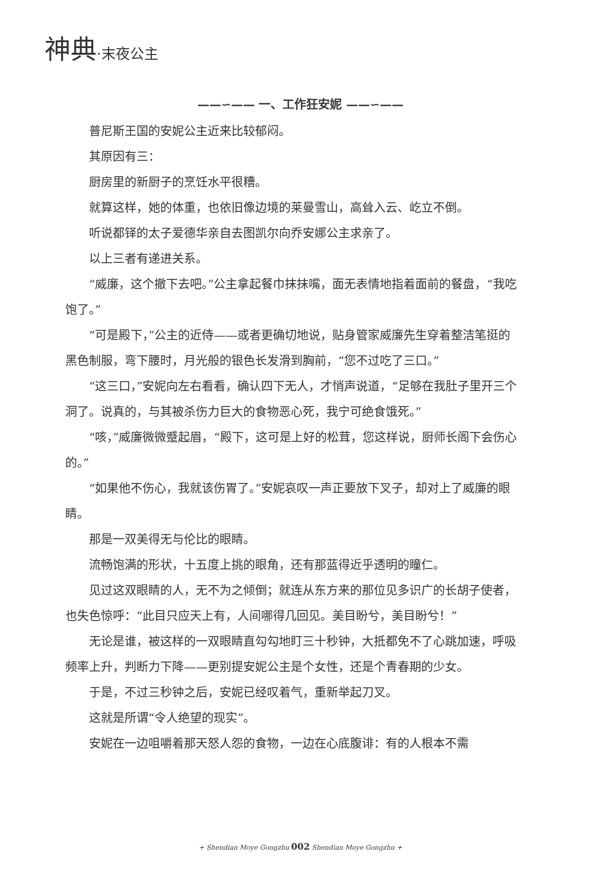神典·末夜公主
——∽—— 一、工作狂安妮 ——∽——
普尼斯王国的安妮公主近来比较郁闷。
其原因有三：
厨房里的新厨子的烹饪水平很糟。
就算这样，她的体重，也依旧像边境的莱曼雪山，高耸入云、屹立不倒。
听说都铎的太子爱德华亲自去图凯尔向乔安娜公主求亲了。
以上三者有递进关系。
“威廉，这个撤下去吧。”公主拿起餐巾抹抹嘴，面无表情地指着面前的餐盘，“我吃饱了。”
“可是殿下，”公主的近侍——或者更确切地说，贴身管家威廉先生穿着整洁笔挺的黑色制服，弯下腰时，月光般的银色长发滑到胸前，“您不过吃了三口。”
“这三口，”安妮向左右看看，确认四下无人，才悄声说道，“足够在我肚子里开三个洞了。说真的，与其被杀伤力巨大的食物恶心死，我宁可绝食饿死。”
“咳，”威廉微微蹙起眉，“殿下，这可是上好的松茸，您这样说，厨师长阁下会伤心的。”
“如果他不伤心，我就该伤胃了。”安妮哀叹一声正要放下叉子，却对上了威廉的眼睛。
那是一双美得无与伦比的眼睛。
流畅饱满的形状，十五度上挑的眼角，还有那蓝得近乎透明的瞳仁。
见过这双眼睛的人，无不为之倾倒；就连从东方来的那位见多识广的长胡子使者，也失色惊呼：“此目只应天上有，人间哪得几回见。美目盼兮，美目盼兮！”
无论是谁，被这样的一双眼睛直勾勾地盯三十秒钟，大抵都免不了心跳加速，呼吸频率上升，判断力下降——更别提安妮公主是个女性，还是个青春期的少女。
于是，不过三秒钟之后，安妮已经叹着气，重新举起刀叉。
这就是所谓“令人绝望的现实”。
安妮在一边咀嚼着那天怒人怨的食物，一边在心底腹诽：有的人根本不需
+ Shendian Moye Gongzhu 002 Shendian Moye Gongzhu +